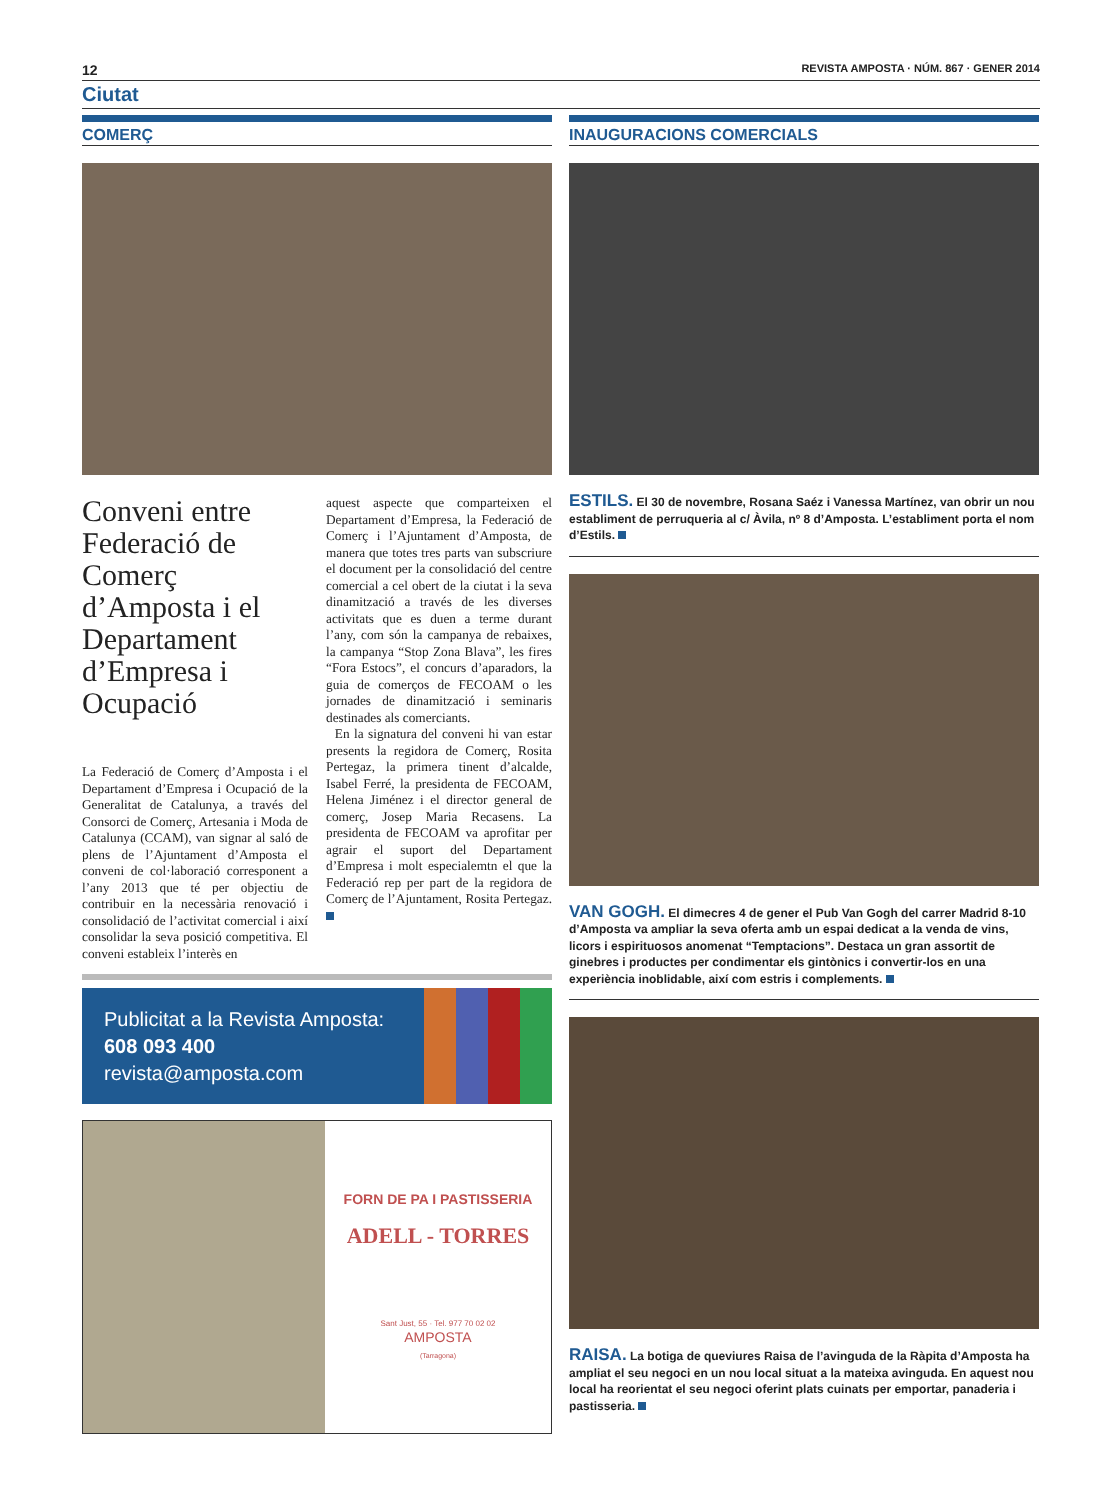12 REVISTA AMPOSTA · NÚM. 867 · GENER 2014
Ciutat
COMERÇ
Conveni entre Federació de Comerç d’Amposta i el Departament d’Empresa i Ocupació
La Federació de Comerç d’Amposta i el Departament d’Empresa i Ocupació de la Generalitat de Catalunya, a través del Consorci de Comerç, Artesania i Moda de Catalunya (CCAM), van signar al saló de plens de l’Ajuntament d’Amposta el conveni de col·laboració corresponent a l’any 2013 que té per objectiu de contribuir en la necessària renovació i consolidació de l’activitat comercial i així consolidar la seva posició competitiva. El conveni estableix l’interès en
aquest aspecte que comparteixen el Departament d’Empresa, la Federació de Comerç i l’Ajuntament d’Amposta, de manera que totes tres parts van subscriure el document per la consolidació del centre comercial a cel obert de la ciutat i la seva dinamització a través de les diverses activitats que es duen a terme durant l’any, com són la campanya de rebaixes, la campanya “Stop Zona Blava”, les fires “Fora Estocs”, el concurs d’aparadors, la guia de comerços de FECOAM o les jornades de dinamització i seminaris destinades als comerciants.
En la signatura del conveni hi van estar presents la regidora de Comerç, Rosita Pertegaz, la primera tinent d’alcalde, Isabel Ferré, la presidenta de FECOAM, Helena Jiménez i el director general de comerç, Josep Maria Recasens. La presidenta de FECOAM va aprofitar per agrair el suport del Departament d’Empresa i molt especialemtn el que la Federació rep per part de la regidora de Comerç de l’Ajuntament, Rosita Pertegaz.
Publicitat a la Revista Amposta:
608 093 400
revista@amposta.com
FORN DE PA I PASTISSERIA
ADELL - TORRES
Sant Just, 55 · Tel. 977 70 02 02
AMPOSTA
(Tarragona)
INAUGURACIONS COMERCIALS
ESTILS. El 30 de novembre, Rosana Saéz i Vanessa Martínez, van obrir un nou establiment de perruqueria al c/ Àvila, nº 8 d’Amposta. L’establiment porta el nom d’Estils.
VAN GOGH. El dimecres 4 de gener el Pub Van Gogh del carrer Madrid 8-10 d’Amposta va ampliar la seva oferta amb un espai dedicat a la venda de vins, licors i espirituosos anomenat “Temptacions”. Destaca un gran assortit de ginebres i productes per condimentar els gintònics i convertir-los en una experiència inoblidable, així com estris i complements.
RAISA. La botiga de queviures Raisa de l’avinguda de la Ràpita d’Amposta ha ampliat el seu negoci en un nou local situat a la mateixa avinguda. En aquest nou local ha reorientat el seu negoci oferint plats cuinats per emportar, panaderia i pastisseria.